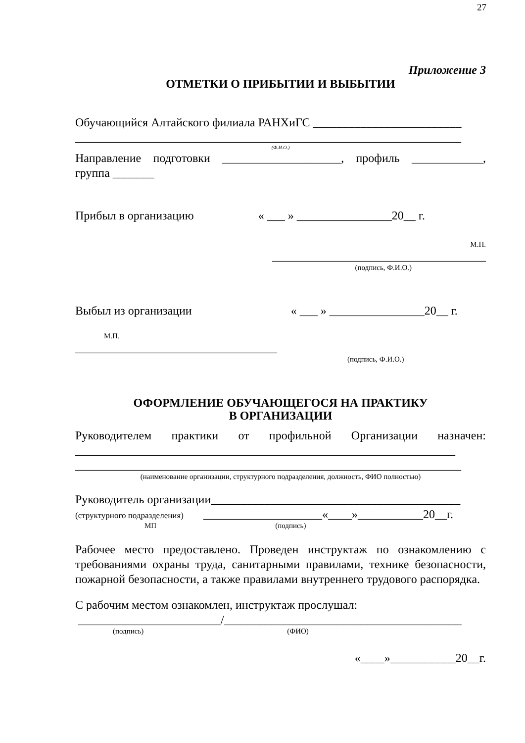27
Приложение 3
ОТМЕТКИ О ПРИБЫТИИ И ВЫБЫТИИ
Обучающийся Алтайского филиала РАНХиГС _________________________
_________________________________________________________________
(Ф.И.О.)
Направление подготовки ____________________, профиль ____________, группа _______
Прибыл в организацию « ___ » ________________20__ г.
М.П.
____________________________________
(подпись, Ф.И.О.)
Выбыл из организации « ___ » ________________20__ г.
М.П.
__________________________________
(подпись, Ф.И.О.)
ОФОРМЛЕНИЕ ОБУЧАЮЩЕГОСЯ НА ПРАКТИКУ
В ОРГАНИЗАЦИИ
Руководителем практики от профильной Организации назначен:
________________________________________________________________
_________________________________________________________________
(наименование организации, структурного подразделения, должность, ФИО полностью)
Руководитель организации__________________________________________
(структурного подразделения) ____________________«____»___________20__г.
МП (подпись)
Рабочее место предоставлено. Проведен инструктаж по ознакомлению с требованиями охраны труда, санитарными правилами, технике безопасности, пожарной безопасности, а также правилами внутреннего трудового распорядка.
С рабочим местом ознакомлен, инструктаж прослушал:
________________________/________________________________________
(подпись) (ФИО)
«____»___________20__г.